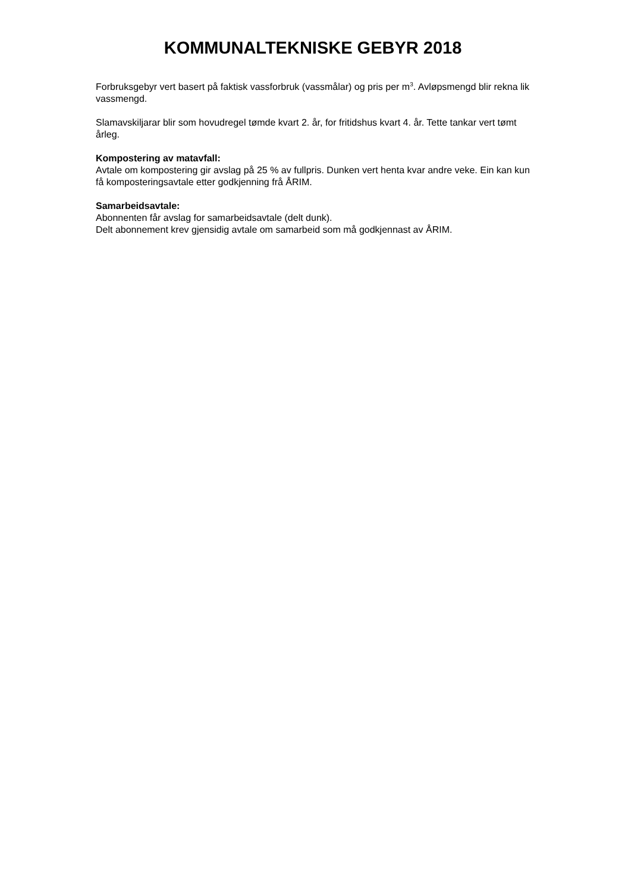KOMMUNALTEKNISKE GEBYR 2018
Forbruksgebyr vert basert på faktisk vassforbruk (vassmålar) og pris per m<sup>3</sup>. Avløpsmengd blir rekna lik vassmengd.
Slamavskiljarar blir som hovudregel tømde kvart 2. år, for fritidshus kvart 4. år. Tette tankar vert tømt årleg.
Kompostering av matavfall:
Avtale om kompostering gir avslag på 25 % av fullpris. Dunken vert henta kvar andre veke. Ein kan kun få komposteringsavtale etter godkjenning frå ÅRIM.
Samarbeidsavtale:
Abonnenten får avslag for samarbeidsavtale (delt dunk).
Delt abonnement krev gjensidig avtale om samarbeid som må godkjennast av ÅRIM.